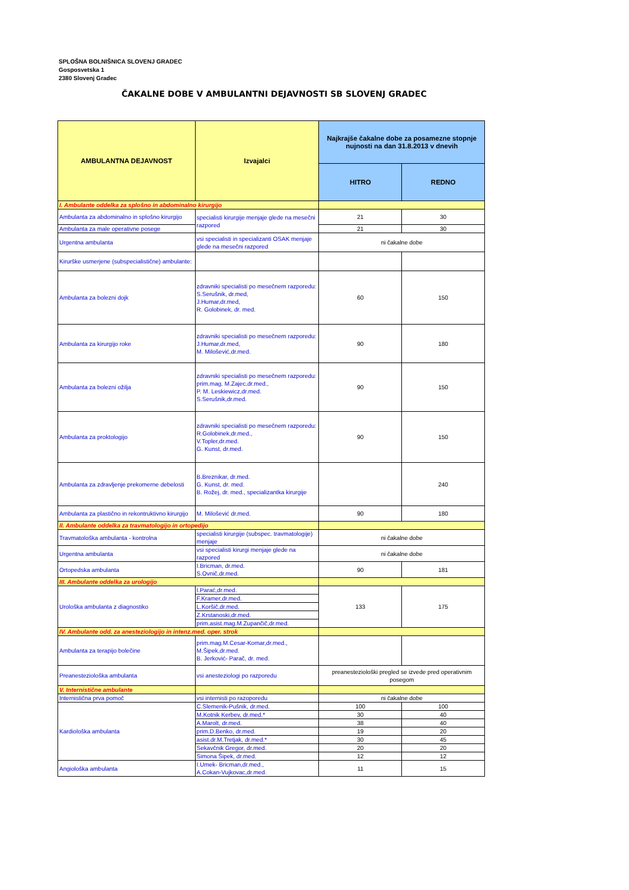SPLOŠNA BOLNIŠNICA SLOVENJ GRADEC
Gosposvetska 1
2380 Slovenj Gradec
ČAKALNE DOBE V AMBULANTNI DEJAVNOSTI SB SLOVENJ GRADEC
| AMBULANTNA DEJAVNOST | Izvajalci | Najkrajše čakalne dobe za posamezne stopnje nujnosti na dan 31.8.2013 v dnevih | |
| --- | --- | --- | --- |
| | | HITRO | REDNO |
| I. Ambulante oddelka za splošno in abdominalno kirurgijo | | | |
| Ambulanta za abdominalno in splošno kirurgijo | specialisti kirurgije menjaje glede na mesečni razpored | 21 | 30 |
| Ambulanta za male operativne posege | | 21 | 30 |
| Urgentna ambulanta | vsi specialisti in specializanti OSAK menjaje glede na mesečni razpored | ni čakalne dobe | |
| Kirurške usmerjene (subspecialistične) ambulante: | | | |
| Ambulanta za bolezni dojk | zdravniki specialisti po mesečnem razporedu: S.Serušnik, dr.med, J.Humar,dr.med, R. Golobinek, dr. med. | 60 | 150 |
| Ambulanta za kirurgijo roke | zdravniki specialisti po mesečnem razporedu: J.Humar,dr.med, M. Milošević,dr.med. | 90 | 180 |
| Ambulanta za bolezni ožilja | zdravniki specialisti po mesečnem razporedu: prim.mag. M.Zajec,dr.med., P. M. Leskiewicz,dr.med. S.Serušnik,dr.med. | 90 | 150 |
| Ambulanta za proktologijo | zdravniki specialisti po mesečnem razporedu: R.Golobinek,dr.med., V.Topler,dr.med. G. Kunst, dr.med. | 90 | 150 |
| Ambulanta za zdravljenje prekomerne debelosti | B.Breznikar, dr.med. G. Kunst, dr. med. B. Rožej, dr. med., specializantka kirurgije | | 240 |
| Ambulanta za plastično in rekontruktivno kirurgijo | M. Milošević dr.med. | 90 | 180 |
| II. Ambulante oddelka za travmatologijo in ortopedijo | | | |
| Travmatološka ambulanta - kontrolna | specialisti kirurgije (subspec. travmatologije) menjaje | ni čakalne dobe | |
| Urgentna ambulanta | vsi specialisti kirurgi menjaje glede na razpored | ni čakalne dobe | |
| Ortopedska ambulanta | I.Bricman, dr.med. S.Ovnič,dr.med. | 90 | 181 |
| III. Ambulante oddelka za urologijo | | | |
| Urološka ambulanta z diagnostiko | I.Parać,dr.med. | 133 | 175 |
| | F.Kramer,dr.med. | | |
| | L.Koršič,dr.med. | | |
| | Z.Krstanoski,dr.med. | | |
| | prim.asist.mag.M.Zupančič,dr.med. | | |
| IV. Ambulante odd. za anesteziologijo in intenz.med. oper. strok | | | |
| Ambulanta za terapijo bolečine | prim.mag.M.Cesar-Komar,dr.med., M.Šipek,dr.med. B. Jerković- Parač, dr. med. | | |
| Preanesteziološka ambulanta | vsi anesteziologi po razporedu | preanesteziološki pregled se izvede pred operativnim posegom | |
| V. Internistične ambulante | | | |
| Internistična prva pomoč | vsi internisti po razoporedu | ni čakalne dobe | |
| Kardiološka ambulanta | C.Slemenik-Pušnik, dr.med. | 100 | 100 |
| | M.Kotnik Kerbev, dr.med.* | 30 | 40 |
| | A.Marolt, dr.med. | 38 | 40 |
| | prim.D.Benko, dr.med. | 19 | 20 |
| | asist.dr.M.Tretjak, dr.med.* | 30 | 45 |
| | Sekavčnik Gregor, dr.med. | 20 | 20 |
| | Simona Šipek, dr.med. | 12 | 12 |
| Angiološka ambulanta | I.Umek- Bricman,dr.med., A.Cokan-Vujkovac,dr.med. | 11 | 15 |